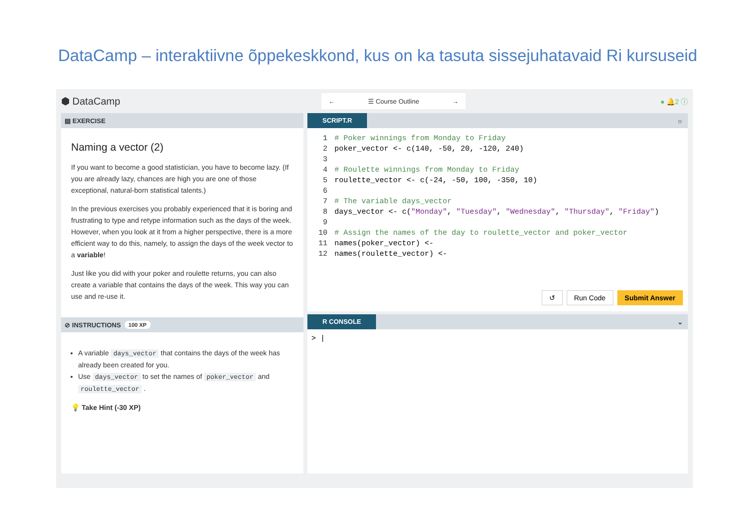DataCamp – interaktiivne õppekeskkond, kus on ka tasuta sissejuhatavaid Ri kursuseid
⬢ DataCamp
← ☰ Course Outline →
● 🔔2 ⓘ
▤ EXERCISE
Naming a vector (2)
If you want to become a good statistician, you have to become lazy. (If you are already lazy, chances are high you are one of those exceptional, natural-born statistical talents.)
In the previous exercises you probably experienced that it is boring and frustrating to type and retype information such as the days of the week. However, when you look at it from a higher perspective, there is a more efficient way to do this, namely, to assign the days of the week vector to a variable!
Just like you did with your poker and roulette returns, you can also create a variable that contains the days of the week. This way you can use and re-use it.
⊘ INSTRUCTIONS 100 XP
A variable days_vector that contains the days of the week has already been created for you.
Use days_vector to set the names of poker_vector and roulette_vector .
💡 Take Hint (-30 XP)
SCRIPT.R ☼
1# Poker winnings from Monday to Friday
2poker_vector <- c(140, -50, 20, -120, 240)
3
4# Roulette winnings from Monday to Friday
5roulette_vector <- c(-24, -50, 100, -350, 10)
6
7# The variable days_vector
8days_vector <- c("Monday", "Tuesday", "Wednesday", "Thursday", "Friday")
9
10# Assign the names of the day to roulette_vector and poker_vector
11names(poker_vector) <-
12names(roulette_vector) <-
↺ Run Code Submit Answer
R CONSOLE ⌄
> |